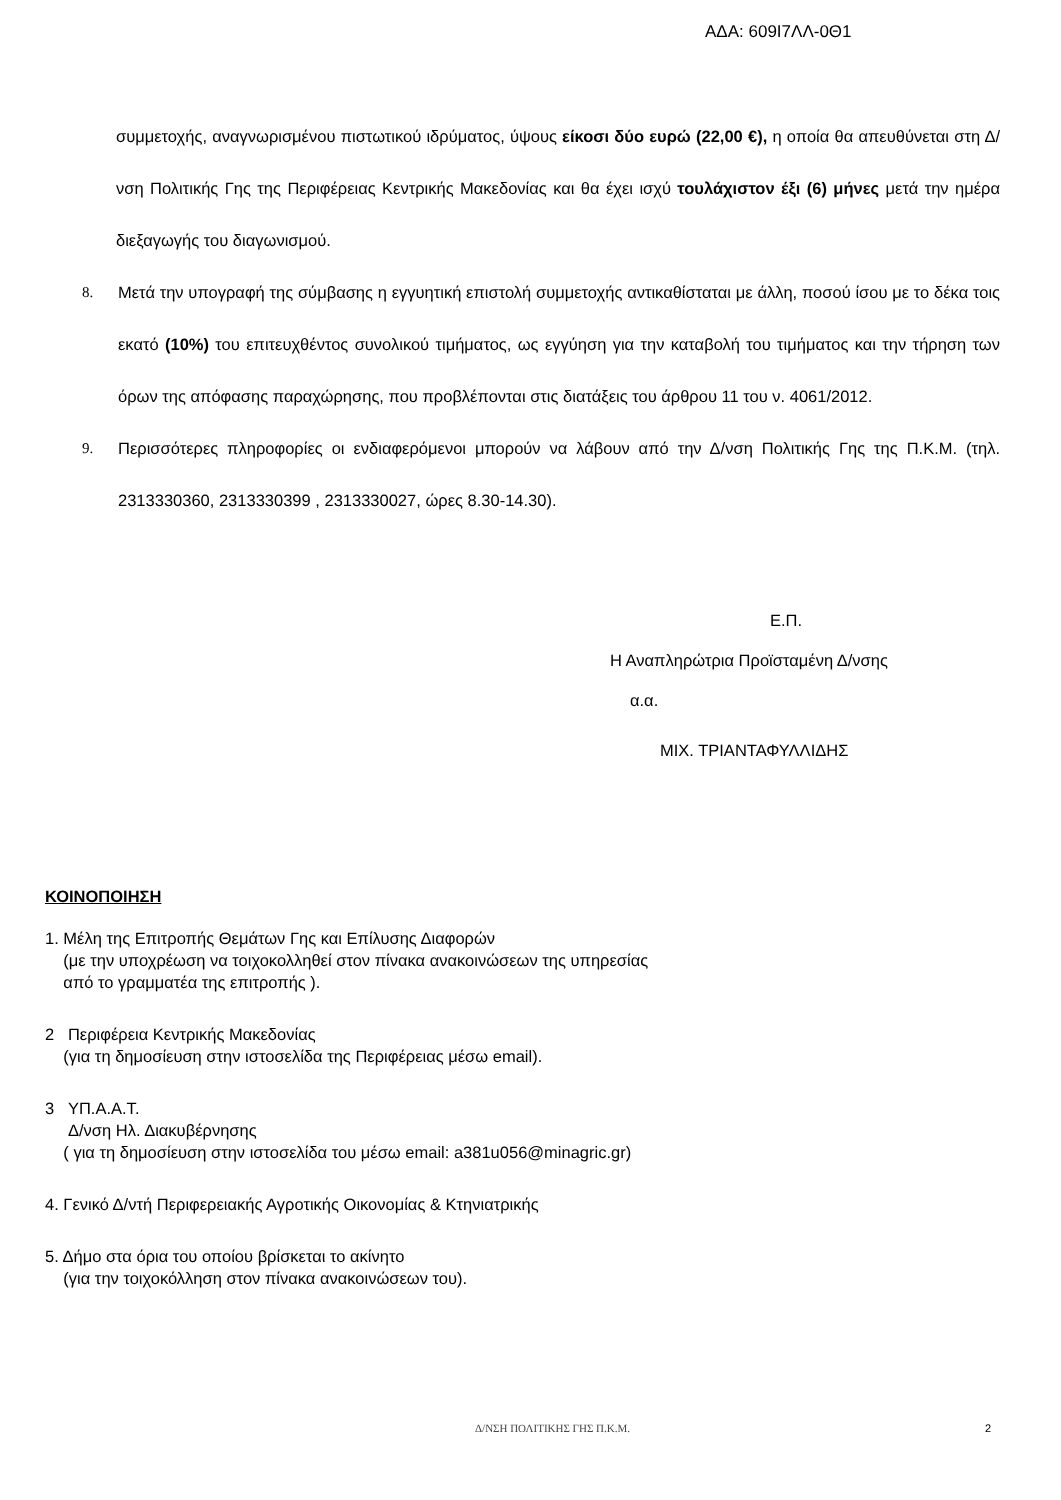ΑΔΑ: 609Ι7ΛΛ-0Θ1
συμμετοχής, αναγνωρισμένου πιστωτικού ιδρύματος, ύψους είκοσι δύο ευρώ (22,00 €), η οποία θα απευθύνεται στη Δ/νση Πολιτικής Γης της Περιφέρειας Κεντρικής Μακεδονίας και θα έχει ισχύ τουλάχιστον έξι (6) μήνες μετά την ημέρα διεξαγωγής του διαγωνισμού.
8. Μετά την υπογραφή της σύμβασης η εγγυητική επιστολή συμμετοχής αντικαθίσταται με άλλη, ποσού ίσου με το δέκα τοις εκατό (10%) του επιτευχθέντος συνολικού τιμήματος, ως εγγύηση για την καταβολή του τιμήματος και την τήρηση των όρων της απόφασης παραχώρησης, που προβλέπονται στις διατάξεις του άρθρου 11 του ν. 4061/2012.
9. Περισσότερες πληροφορίες οι ενδιαφερόμενοι μπορούν να λάβουν από την Δ/νση Πολιτικής Γης της Π.Κ.Μ. (τηλ. 2313330360, 2313330399 , 2313330027, ώρες 8.30-14.30).
Ε.Π.
Η Αναπληρώτρια Προϊσταμένη Δ/νσης
α.α.
ΜΙΧ. ΤΡΙΑΝΤΑΦΥΛΛΙΔΗΣ
ΚΟΙΝΟΠΟΙΗΣΗ
1. Μέλη της Επιτροπής Θεμάτων Γης και Επίλυσης Διαφορών
(με την υποχρέωση να τοιχοκολληθεί στον πίνακα ανακοινώσεων της υπηρεσίας
από το γραμματέα της επιτροπής ).
2 Περιφέρεια Κεντρικής Μακεδονίας
(για τη δημοσίευση στην ιστοσελίδα της Περιφέρειας μέσω email).
3 ΥΠ.Α.Α.Τ.
Δ/νση Ηλ. Διακυβέρνησης
( για τη δημοσίευση στην ιστοσελίδα του μέσω email: a381u056@minagric.gr)
4. Γενικό Δ/ντή Περιφερειακής Αγροτικής Οικονομίας & Κτηνιατρικής
5. Δήμο στα όρια του οποίου βρίσκεται το ακίνητο
(για την τοιχοκόλληση στον πίνακα ανακοινώσεων του).
Δ/ΝΣΗ ΠΟΛΙΤΙΚΗΣ ΓΗΣ Π.Κ.Μ. 2